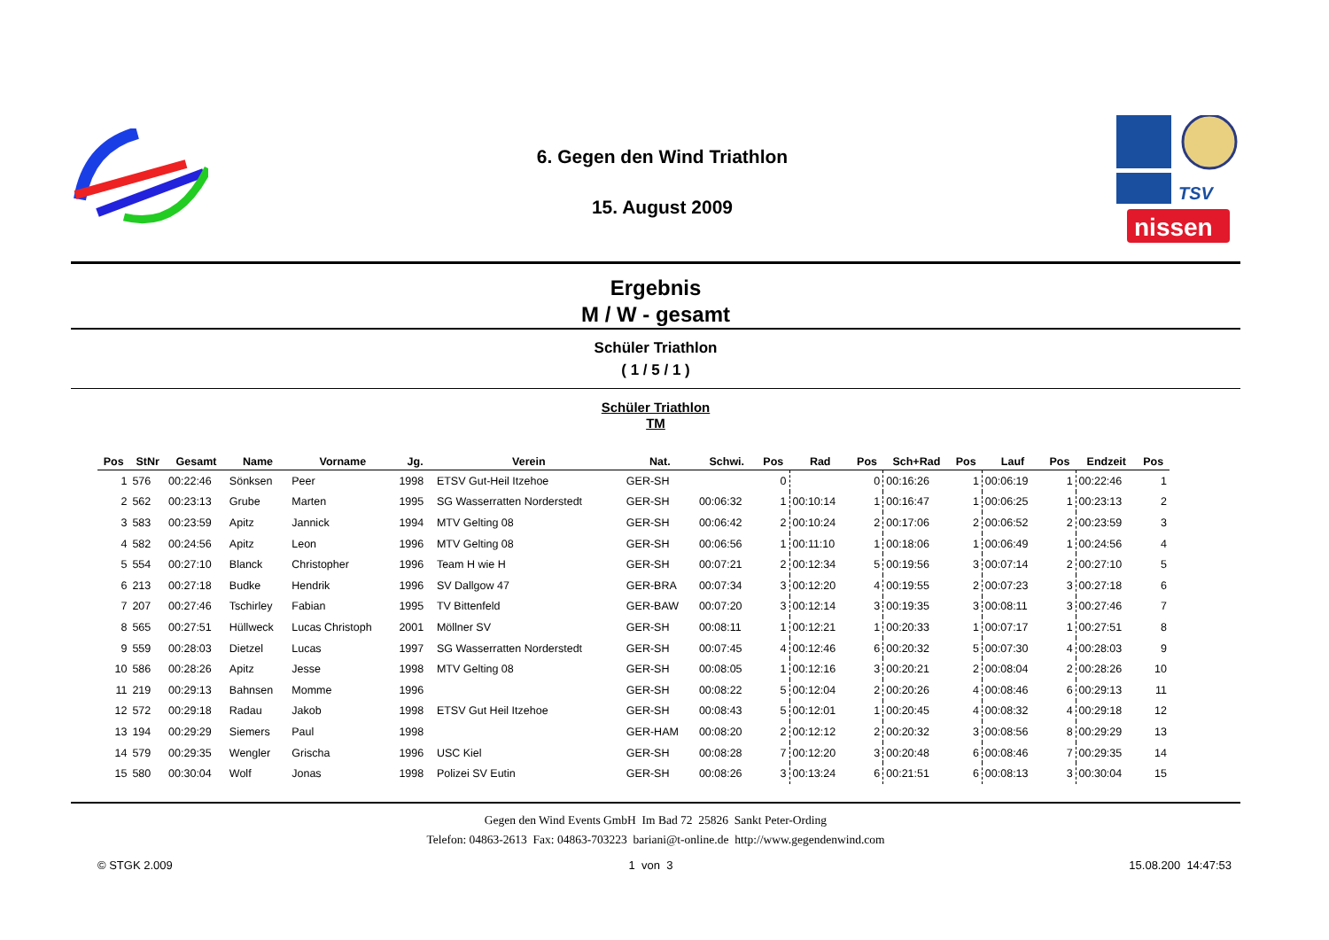6. Gegen den Wind Triathlon
15. August 2009
TSV
nissen
Ergebnis
M / W - gesamt
Schüler Triathlon
( 1 / 5 / 1 )
Schüler Triathlon
TM
| Pos | StNr | Gesamt | Name | Vorname | Jg. | Verein | Nat. | Schwi. | Pos | Rad | Pos | Sch+Rad | Pos | Lauf | Pos | Endzeit | Pos |
| --- | --- | --- | --- | --- | --- | --- | --- | --- | --- | --- | --- | --- | --- | --- | --- | --- | --- |
| 1 | 576 | 00:22:46 | Sönksen | Peer | 1998 | ETSV Gut-Heil Itzehoe | GER-SH | | 0 | | 0 | 00:16:26 | 1 | 00:06:19 | 1 | 00:22:46 | 1 |
| 2 | 562 | 00:23:13 | Grube | Marten | 1995 | SG Wasserratten Norderstedt | GER-SH | 00:06:32 | 1 | 00:10:14 | 1 | 00:16:47 | 1 | 00:06:25 | 1 | 00:23:13 | 2 |
| 3 | 583 | 00:23:59 | Apitz | Jannick | 1994 | MTV Gelting 08 | GER-SH | 00:06:42 | 2 | 00:10:24 | 2 | 00:17:06 | 2 | 00:06:52 | 2 | 00:23:59 | 3 |
| 4 | 582 | 00:24:56 | Apitz | Leon | 1996 | MTV Gelting 08 | GER-SH | 00:06:56 | 1 | 00:11:10 | 1 | 00:18:06 | 1 | 00:06:49 | 1 | 00:24:56 | 4 |
| 5 | 554 | 00:27:10 | Blanck | Christopher | 1996 | Team H wie H | GER-SH | 00:07:21 | 2 | 00:12:34 | 5 | 00:19:56 | 3 | 00:07:14 | 2 | 00:27:10 | 5 |
| 6 | 213 | 00:27:18 | Budke | Hendrik | 1996 | SV Dallgow 47 | GER-BRA | 00:07:34 | 3 | 00:12:20 | 4 | 00:19:55 | 2 | 00:07:23 | 3 | 00:27:18 | 6 |
| 7 | 207 | 00:27:46 | Tschirley | Fabian | 1995 | TV Bittenfeld | GER-BAW | 00:07:20 | 3 | 00:12:14 | 3 | 00:19:35 | 3 | 00:08:11 | 3 | 00:27:46 | 7 |
| 8 | 565 | 00:27:51 | Hüllweck | Lucas Christoph | 2001 | Möllner SV | GER-SH | 00:08:11 | 1 | 00:12:21 | 1 | 00:20:33 | 1 | 00:07:17 | 1 | 00:27:51 | 8 |
| 9 | 559 | 00:28:03 | Dietzel | Lucas | 1997 | SG Wasserratten Norderstedt | GER-SH | 00:07:45 | 4 | 00:12:46 | 6 | 00:20:32 | 5 | 00:07:30 | 4 | 00:28:03 | 9 |
| 10 | 586 | 00:28:26 | Apitz | Jesse | 1998 | MTV Gelting 08 | GER-SH | 00:08:05 | 1 | 00:12:16 | 3 | 00:20:21 | 2 | 00:08:04 | 2 | 00:28:26 | 10 |
| 11 | 219 | 00:29:13 | Bahnsen | Momme | 1996 | | GER-SH | 00:08:22 | 5 | 00:12:04 | 2 | 00:20:26 | 4 | 00:08:46 | 6 | 00:29:13 | 11 |
| 12 | 572 | 00:29:18 | Radau | Jakob | 1998 | ETSV Gut Heil Itzehoe | GER-SH | 00:08:43 | 5 | 00:12:01 | 1 | 00:20:45 | 4 | 00:08:32 | 4 | 00:29:18 | 12 |
| 13 | 194 | 00:29:29 | Siemers | Paul | 1998 | | GER-HAM | 00:08:20 | 2 | 00:12:12 | 2 | 00:20:32 | 3 | 00:08:56 | 8 | 00:29:29 | 13 |
| 14 | 579 | 00:29:35 | Wengler | Grischa | 1996 | USC Kiel | GER-SH | 00:08:28 | 7 | 00:12:20 | 3 | 00:20:48 | 6 | 00:08:46 | 7 | 00:29:35 | 14 |
| 15 | 580 | 00:30:04 | Wolf | Jonas | 1998 | Polizei SV Eutin | GER-SH | 00:08:26 | 3 | 00:13:24 | 6 | 00:21:51 | 6 | 00:08:13 | 3 | 00:30:04 | 15 |
Gegen den Wind Events GmbH Im Bad 72 25826 Sankt Peter-Ording
Telefon: 04863-2613 Fax: 04863-703223 bariani@t-online.de http://www.gegendenwind.com
© STGK 2.009 1 von 3 15.08.200 14:47:53